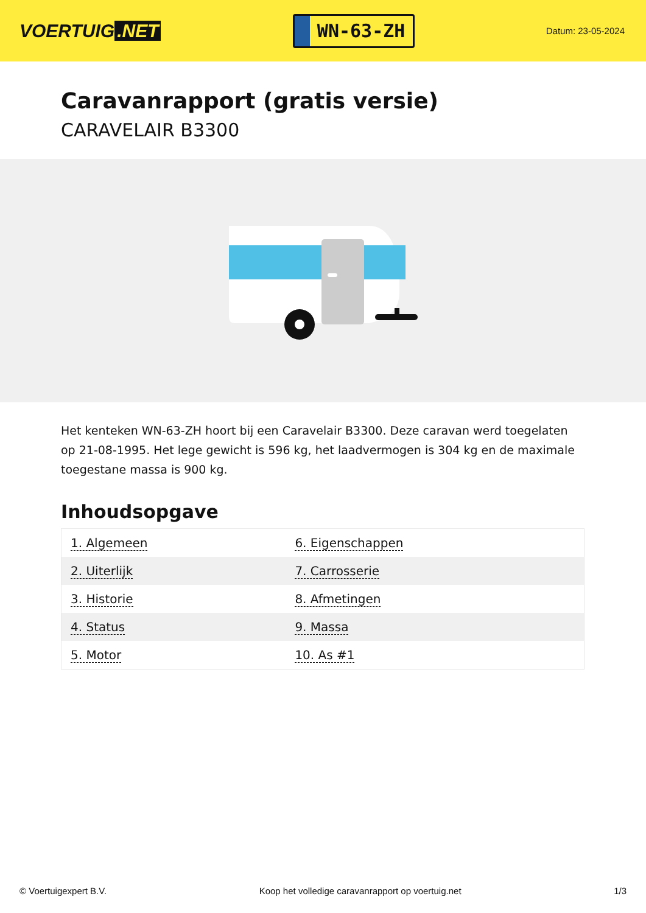VOERTUIG.NET
WN-63-ZH
Datum: 23-05-2024
Caravanrapport (gratis versie)
CARAVELAIR B3300
Het kenteken WN-63-ZH hoort bij een Caravelair B3300. Deze caravan werd toegelaten op 21-08-1995. Het lege gewicht is 596 kg, het laadvermogen is 304 kg en de maximale toegestane massa is 900 kg.
Inhoudsopgave
| 1. Algemeen | 6. Eigenschappen |
| 2. Uiterlijk | 7. Carrosserie |
| 3. Historie | 8. Afmetingen |
| 4. Status | 9. Massa |
| 5. Motor | 10. As #1 |
© Voertuigexpert B.V. Koop het volledige caravanrapport op voertuig.net 1/3